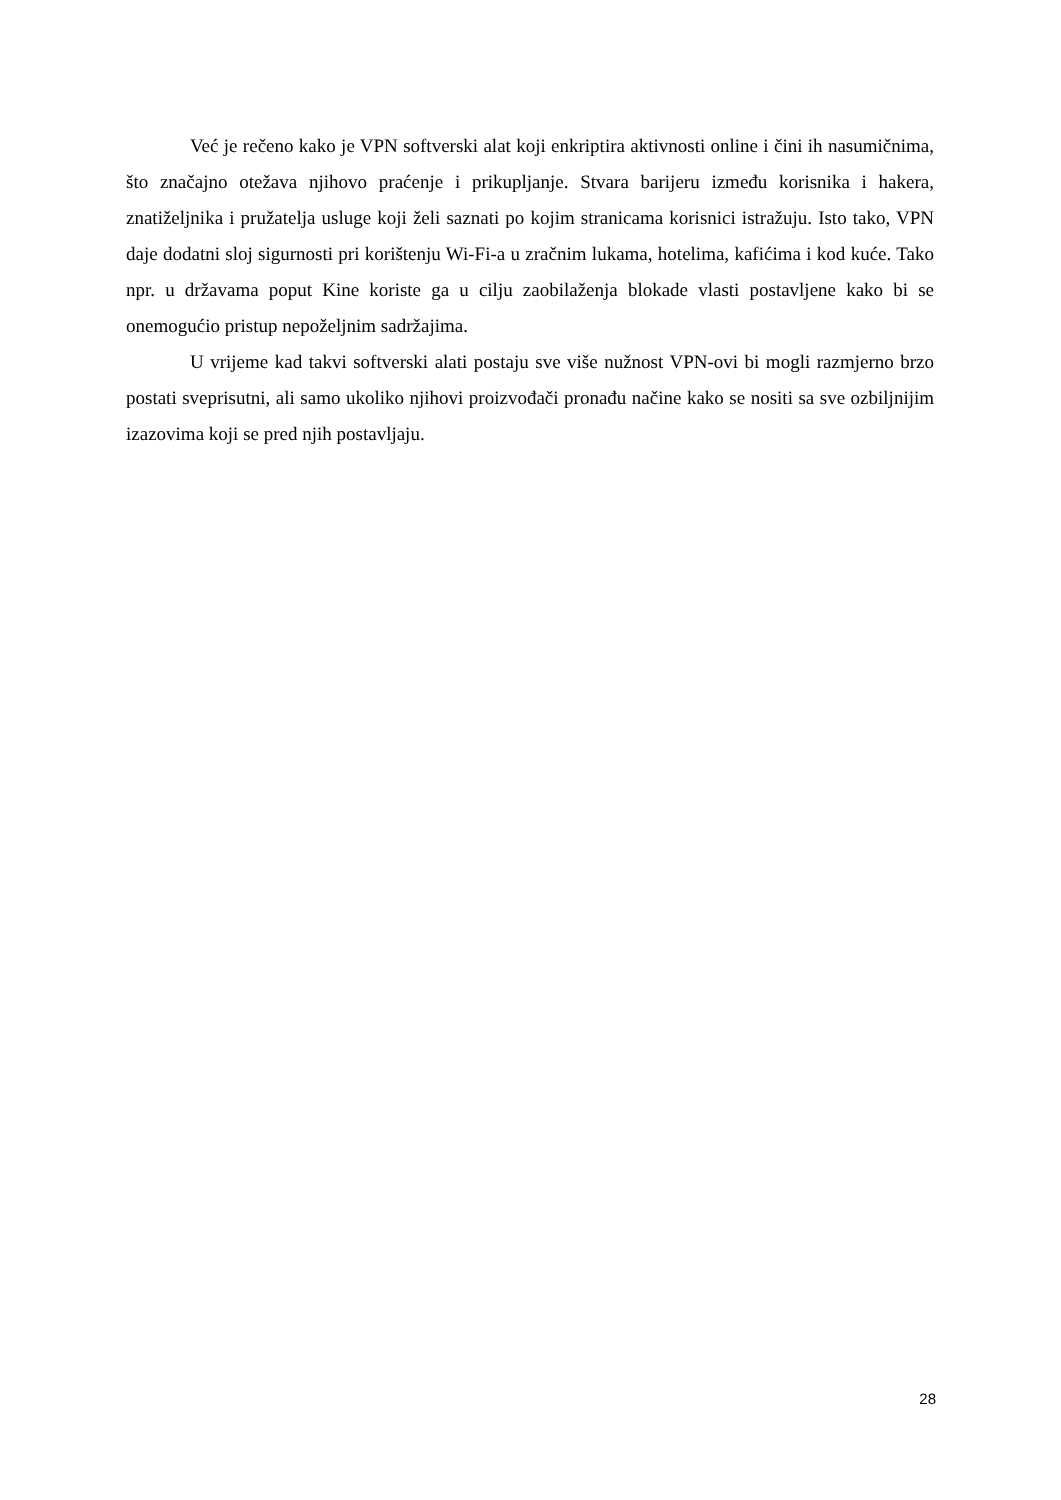Već je rečeno kako je VPN softverski alat koji enkriptira aktivnosti online i čini ih nasumičnima, što značajno otežava njihovo praćenje i prikupljanje. Stvara barijeru između korisnika i hakera, znatiželjnika i pružatelja usluge koji želi saznati po kojim stranicama korisnici istražuju. Isto tako, VPN daje dodatni sloj sigurnosti pri korištenju Wi-Fi-a u zračnim lukama, hotelima, kafićima i kod kuće. Tako npr. u državama poput Kine koriste ga u cilju zaobilaženja blokade vlasti postavljene kako bi se onemogućio pristup nepoželjnim sadržajima.
U vrijeme kad takvi softverski alati postaju sve više nužnost VPN-ovi bi mogli razmjerno brzo postati sveprisutni, ali samo ukoliko njihovi proizvođači pronađu načine kako se nositi sa sve ozbiljnijim izazovima koji se pred njih postavljaju.
28